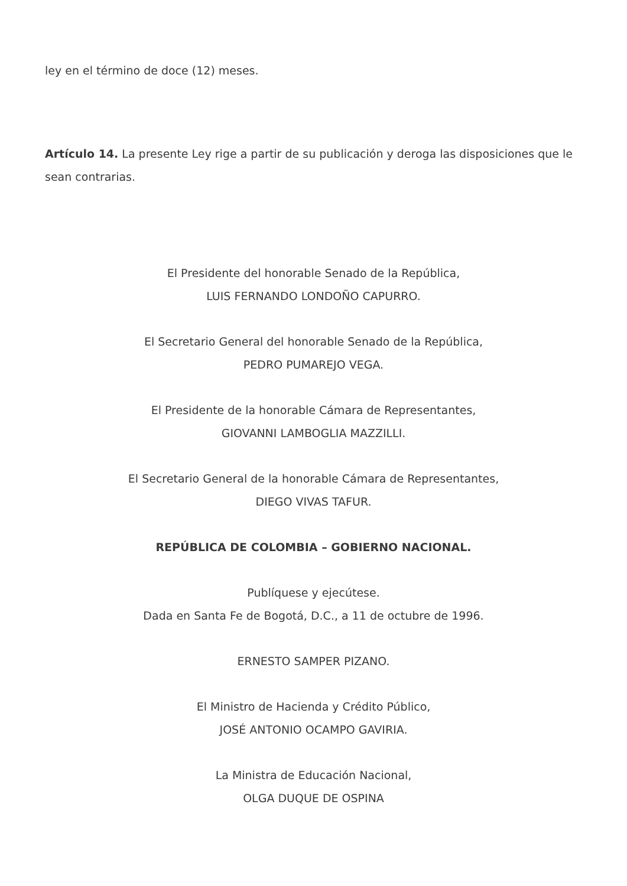ley en el término de doce (12) meses.
Artículo 14. La presente Ley rige a partir de su publicación y deroga las disposiciones que le sean contrarias.
El Presidente del honorable Senado de la República,
LUIS FERNANDO LONDOÑO CAPURRO.
El Secretario General del honorable Senado de la República,
PEDRO PUMAREJO VEGA.
El Presidente de la honorable Cámara de Representantes,
GIOVANNI LAMBOGLIA MAZZILLI.
El Secretario General de la honorable Cámara de Representantes,
DIEGO VIVAS TAFUR.
REPÚBLICA DE COLOMBIA – GOBIERNO NACIONAL.
Publíquese y ejecútese.
Dada en Santa Fe de Bogotá, D.C., a 11 de octubre de 1996.
ERNESTO SAMPER PIZANO.
El Ministro de Hacienda y Crédito Público,
JOSÉ ANTONIO OCAMPO GAVIRIA.
La Ministra de Educación Nacional,
OLGA DUQUE DE OSPINA